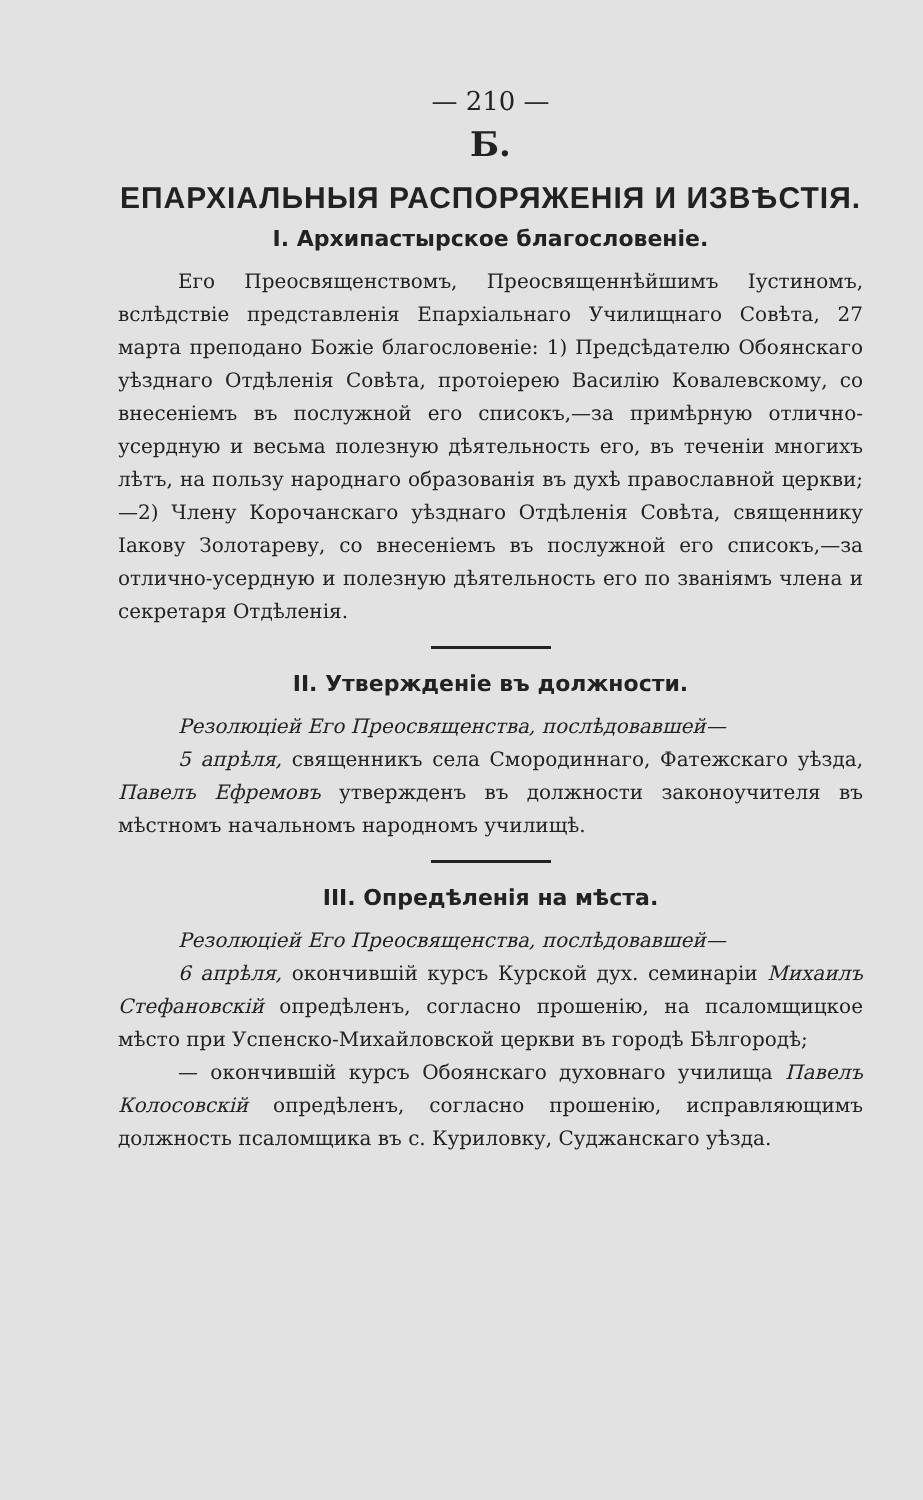— 210 —
Б.
ЕПАРХІАЛЬНЫЯ РАСПОРЯЖЕНІЯ И ИЗВѢСТІЯ.
I. Архипастырское благословеніе.
Его Преосвященствомъ, Преосвященнѣйшимъ Іустиномъ, вслѣдствіе представленія Епархіальнаго Училищнаго Совѣта, 27 марта преподано Божіе благословеніе: 1) Предсѣдателю Обоянскаго уѣзднаго Отдѣленія Совѣта, протоіерею Василію Ковалевскому, со внесеніемъ въ послужной его списокъ,—за примѣрную отлично-усердную и весьма полезную дѣятельность его, въ теченіи многихъ лѣтъ, на пользу народнаго образованія въ духѣ православной церкви;—2) Члену Корочанскаго уѣзднаго Отдѣленія Совѣта, священнику Іакову Золотареву, со внесеніемъ въ послужной его списокъ,—за отлично-усердную и полезную дѣятельность его по званіямъ члена и секретаря Отдѣленія.
II. Утвержденіе въ должности.
Резолюціей Его Преосвященства, послѣдовавшей—
5 апрѣля, священникъ села Смородиннаго, Фатежскаго уѣзда, Павелъ Ефремовъ утвержденъ въ должности законоучителя въ мѣстномъ начальномъ народномъ училищѣ.
III. Опредѣленія на мѣста.
Резолюціей Его Преосвященства, послѣдовавшей—
6 апрѣля, окончившій курсъ Курской дух. семинаріи Михаилъ Стефановскій опредѣленъ, согласно прошенію, на псаломщицкое мѣсто при Успенско-Михайловской церкви въ городѣ Бѣлгородѣ;
— окончившій курсъ Обоянскаго духовнаго училища Павелъ Колосовскій опредѣленъ, согласно прошенію, исправляющимъ должность псаломщика въ с. Куриловку, Суджанскаго уѣзда.